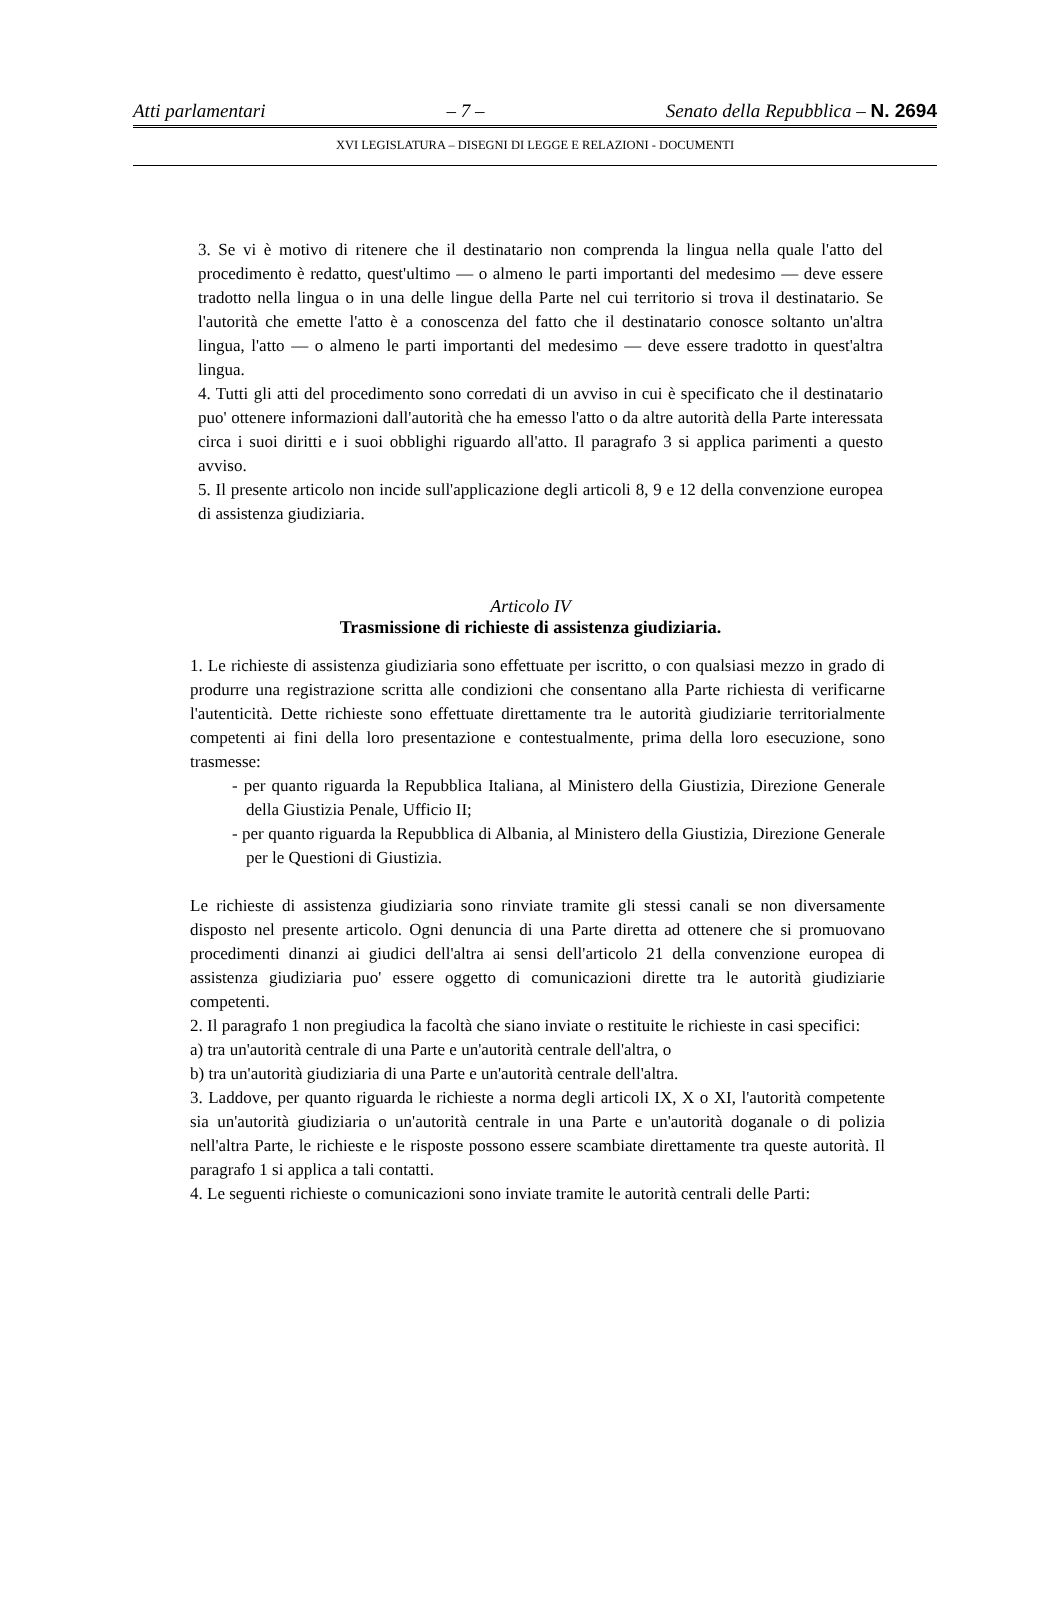Atti parlamentari – 7 – Senato della Repubblica – N. 2694
XVI LEGISLATURA – DISEGNI DI LEGGE E RELAZIONI - DOCUMENTI
3. Se vi è motivo di ritenere che il destinatario non comprenda la lingua nella quale l'atto del procedimento è redatto, quest'ultimo — o almeno le parti importanti del medesimo — deve essere tradotto nella lingua o in una delle lingue della Parte nel cui territorio si trova il destinatario. Se l'autorità che emette l'atto è a conoscenza del fatto che il destinatario conosce soltanto un'altra lingua, l'atto — o almeno le parti importanti del medesimo — deve essere tradotto in quest'altra lingua.
4. Tutti gli atti del procedimento sono corredati di un avviso in cui è specificato che il destinatario puo' ottenere informazioni dall'autorità che ha emesso l'atto o da altre autorità della Parte interessata circa i suoi diritti e i suoi obblighi riguardo all'atto. Il paragrafo 3 si applica parimenti a questo avviso.
5. Il presente articolo non incide sull'applicazione degli articoli 8, 9 e 12 della convenzione europea di assistenza giudiziaria.
Articolo IV
Trasmissione di richieste di assistenza giudiziaria.
1. Le richieste di assistenza giudiziaria sono effettuate per iscritto, o con qualsiasi mezzo in grado di produrre una registrazione scritta alle condizioni che consentano alla Parte richiesta di verificarne l'autenticità. Dette richieste sono effettuate direttamente tra le autorità giudiziarie territorialmente competenti ai fini della loro presentazione e contestualmente, prima della loro esecuzione, sono trasmesse:
- per quanto riguarda la Repubblica Italiana, al Ministero della Giustizia, Direzione Generale della Giustizia Penale, Ufficio II;
- per quanto riguarda la Repubblica di Albania, al Ministero della Giustizia, Direzione Generale per le Questioni di Giustizia.
Le richieste di assistenza giudiziaria sono rinviate tramite gli stessi canali se non diversamente disposto nel presente articolo. Ogni denuncia di una Parte diretta ad ottenere che si promuovano procedimenti dinanzi ai giudici dell'altra ai sensi dell'articolo 21 della convenzione europea di assistenza giudiziaria puo' essere oggetto di comunicazioni dirette tra le autorità giudiziarie competenti.
2. Il paragrafo 1 non pregiudica la facoltà che siano inviate o restituite le richieste in casi specifici:
a) tra un'autorità centrale di una Parte e un'autorità centrale dell'altra, o
b) tra un'autorità giudiziaria di una Parte e un'autorità centrale dell'altra.
3. Laddove, per quanto riguarda le richieste a norma degli articoli IX, X o XI, l'autorità competente sia un'autorità giudiziaria o un'autorità centrale in una Parte e un'autorità doganale o di polizia nell'altra Parte, le richieste e le risposte possono essere scambiate direttamente tra queste autorità. Il paragrafo 1 si applica a tali contatti.
4. Le seguenti richieste o comunicazioni sono inviate tramite le autorità centrali delle Parti: